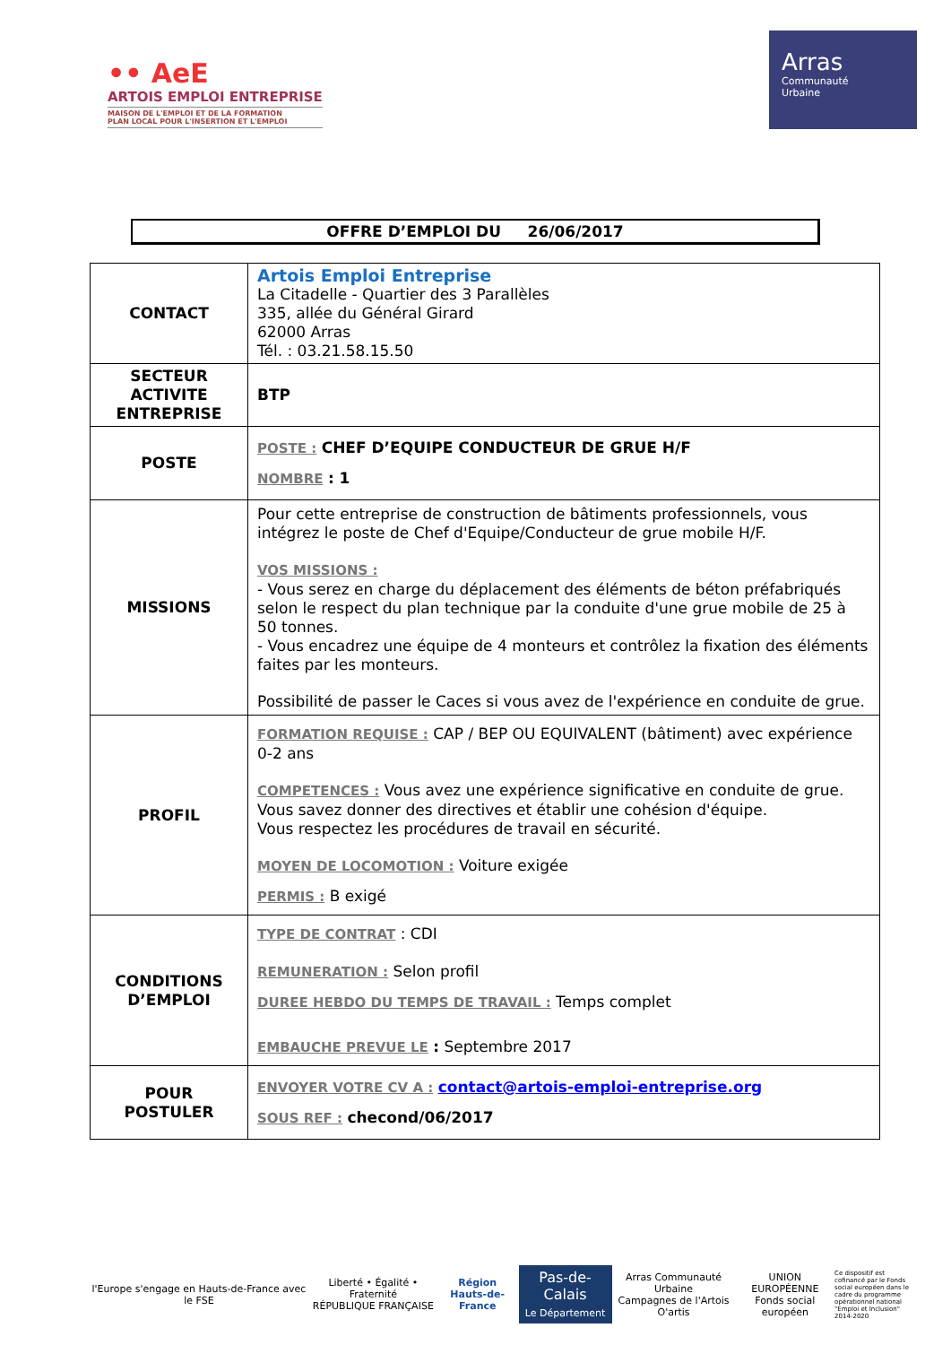•• AeE
ARTOIS EMPLOI ENTREPRISE
MAISON DE L'EMPLOI ET DE LA FORMATION
PLAN LOCAL POUR L'INSERTION ET L'EMPLOI
Arras
Communauté
Urbaine
OFFRE D’EMPLOI DU 26/06/2017
| CONTACT | Artois Emploi Entreprise La Citadelle - Quartier des 3 Parallèles 335, allée du Général Girard 62000 Arras Tél. : 03.21.58.15.50 |
| SECTEUR ACTIVITE ENTREPRISE | BTP |
| POSTE | POSTE : CHEF D’EQUIPE CONDUCTEUR DE GRUE H/F NOMBRE : 1 |
| MISSIONS | Pour cette entreprise de construction de bâtiments professionnels, vous intégrez le poste de Chef d'Equipe/Conducteur de grue mobile H/F. VOS MISSIONS : - Vous serez en charge du déplacement des éléments de béton préfabriqués selon le respect du plan technique par la conduite d'une grue mobile de 25 à 50 tonnes. - Vous encadrez une équipe de 4 monteurs et contrôlez la fixation des éléments faites par les monteurs. Possibilité de passer le Caces si vous avez de l'expérience en conduite de grue. |
| PROFIL | FORMATION REQUISE : CAP / BEP OU EQUIVALENT (bâtiment) avec expérience 0-2 ans COMPETENCES : Vous avez une expérience significative en conduite de grue. Vous savez donner des directives et établir une cohésion d'équipe. Vous respectez les procédures de travail en sécurité. MOYEN DE LOCOMOTION : Voiture exigée PERMIS : B exigé |
| CONDITIONS D’EMPLOI | TYPE DE CONTRAT : CDI REMUNERATION : Selon profil DUREE HEBDO DU TEMPS DE TRAVAIL : Temps complet EMBAUCHE PREVUE LE : Septembre 2017 |
| POUR POSTULER | ENVOYER VOTRE CV A : contact@artois-emploi-entreprise.org SOUS REF : checond/06/2017 |
l'Europe s'engage en Hauts-de-France avec le FSE
Liberté • Égalité • Fraternité
RÉPUBLIQUE FRANÇAISE
Région
Hauts-de-France
Pas-de-Calais
Le Département
Arras Communauté Urbaine
Campagnes de l'Artois
O'artis
UNION EUROPÉENNE
Fonds social européen
Ce dispositif est cofinancé par le Fonds social européen dans le cadre du programme opérationnel national "Emploi et Inclusion" 2014-2020